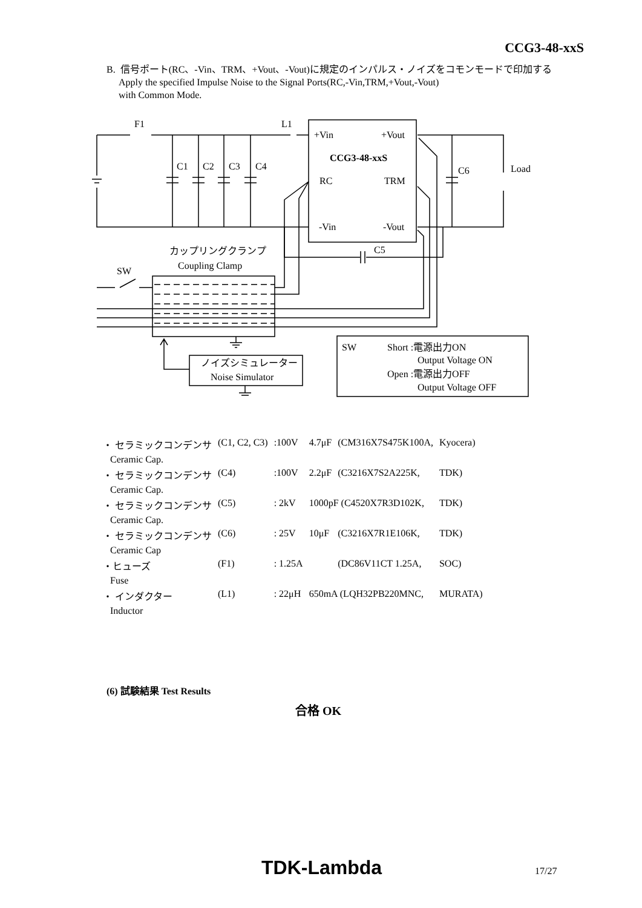CCG3-48-xxS
B. 信号ポート(RC、-Vin、TRM、+Vout、-Vout)に規定のインパルス・ノイズをコモンモードで印加する
Apply the specified Impulse Noise to the Signal Ports(RC,-Vin,TRM,+Vout,-Vout)
with Common Mode.
F1
L1
+Vin
+Vout
CCG3-48-xxS
RC
TRM
-Vin
-Vout
C1
C2
C3
C4
C6
Load
C5
カップリングクランプ
Coupling Clamp
SW
ノイズシミュレーター
Noise Simulator
SW
Short :電源出力ON
Output Voltage ON
Open :電源出力OFF
Output Voltage OFF
| ・ セラミックコンデンサ | (C1, C2, C3) | :100V | 4.7μF | (CM316X7S475K100A, | Kyocera) |
| Ceramic Cap. | | | | | |
| ・ セラミックコンデンサ | (C4) | :100V | 2.2μF | (C3216X7S2A225K, | TDK) |
| Ceramic Cap. | | | | | |
| ・ セラミックコンデンサ | (C5) | : 2kV | 1000pF (C4520X7R3D102K, | | TDK) |
| Ceramic Cap. | | | | | |
| ・ セラミックコンデンサ | (C6) | : 25V | 10μF | (C3216X7R1E106K, | TDK) |
| Ceramic Cap | | | | | |
| ・ヒューズ | (F1) | : 1.25A | | (DC86V11CT 1.25A, | SOC) |
| Fuse | | | | | |
| ・ インダクター | (L1) | : 22μH | 650mA (LQH32PB220MNC, | | MURATA) |
| Inductor | | | | | |
(6) 試験結果 Test Results
合格 OK
TDK-Lambda 17/27